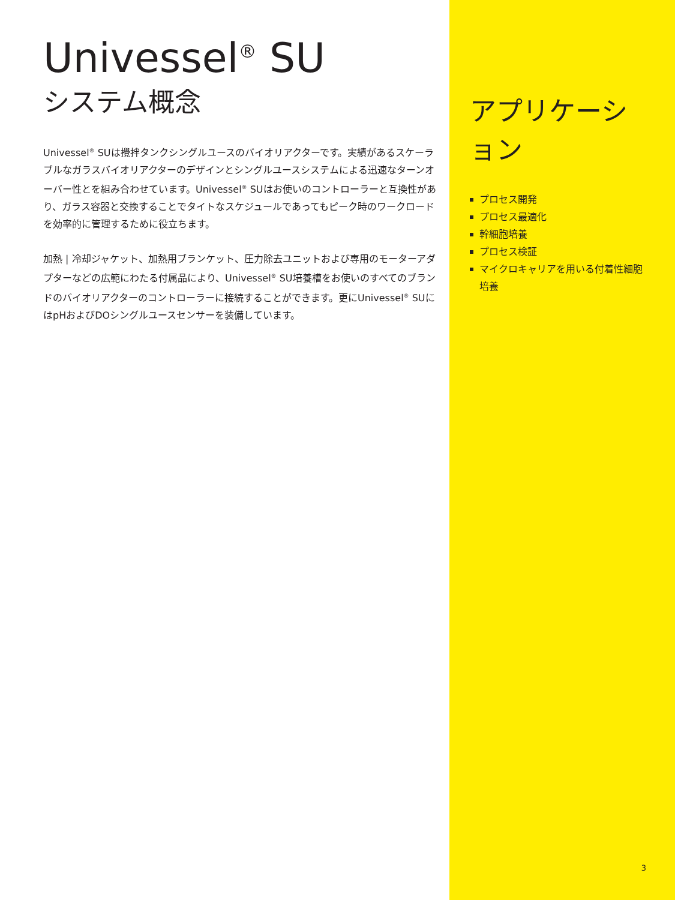Univessel<sup>®</sup> SU
システム概念
Univessel<sup>®</sup> SUは攪拌タンクシングルユースのバイオリアクターです。実績があるスケーラブルなガラスバイオリアクターのデザインとシングルユースシステムによる迅速なターンオーバー性とを組み合わせています。Univessel<sup>®</sup> SUはお使いのコントローラーと互換性があり、ガラス容器と交換することでタイトなスケジュールであってもピーク時のワークロードを効率的に管理するために役立ちます。
加熱 | 冷却ジャケット、加熱用ブランケット、圧力除去ユニットおよび専用のモーターアダプターなどの広範にわたる付属品により、Univessel<sup>®</sup> SU培養槽をお使いのすべてのブランドのバイオリアクターのコントローラーに接続することができます。更にUnivessel<sup>®</sup> SUにはpHおよびDOシングルユースセンサーを装備しています。
アプリケーション
プロセス開発
プロセス最適化
幹細胞培養
プロセス検証
マイクロキャリアを用いる付着性細胞培養
3